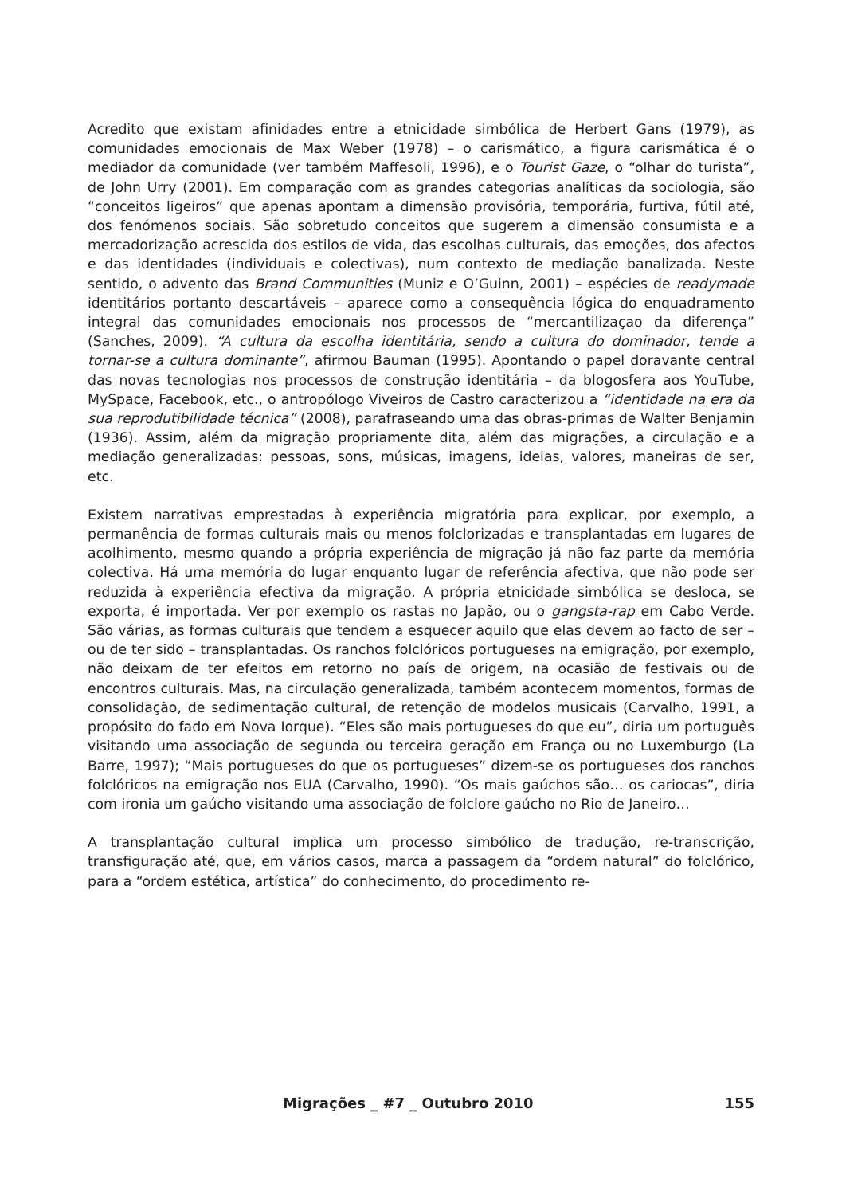Acredito que existam afinidades entre a etnicidade simbólica de Herbert Gans (1979), as comunidades emocionais de Max Weber (1978) – o carismático, a figura carismática é o mediador da comunidade (ver também Maffesoli, 1996), e o Tourist Gaze, o “olhar do turista”, de John Urry (2001). Em comparação com as grandes categorias analíticas da sociologia, são “conceitos ligeiros” que apenas apontam a dimensão provisória, temporária, furtiva, fútil até, dos fenómenos sociais. São sobretudo conceitos que sugerem a dimensão consumista e a mercadorização acrescida dos estilos de vida, das escolhas culturais, das emoções, dos afectos e das identidades (individuais e colectivas), num contexto de mediação banalizada. Neste sentido, o advento das Brand Communities (Muniz e O’Guinn, 2001) – espécies de readymade identitários portanto descartáveis – aparece como a consequência lógica do enquadramento integral das comunidades emocionais nos processos de “mercantilizaçao da diferença” (Sanches, 2009). “A cultura da escolha identitária, sendo a cultura do dominador, tende a tornar-se a cultura dominante”, afirmou Bauman (1995). Apontando o papel doravante central das novas tecnologias nos processos de construção identitária – da blogosfera aos YouTube, MySpace, Facebook, etc., o antropólogo Viveiros de Castro caracterizou a “identidade na era da sua reprodutibilidade técnica” (2008), parafraseando uma das obras-primas de Walter Benjamin (1936). Assim, além da migração propriamente dita, além das migrações, a circulação e a mediação generalizadas: pessoas, sons, músicas, imagens, ideias, valores, maneiras de ser, etc.
Existem narrativas emprestadas à experiência migratória para explicar, por exemplo, a permanência de formas culturais mais ou menos folclorizadas e transplantadas em lugares de acolhimento, mesmo quando a própria experiência de migração já não faz parte da memória colectiva. Há uma memória do lugar enquanto lugar de referência afectiva, que não pode ser reduzida à experiência efectiva da migração. A própria etnicidade simbólica se desloca, se exporta, é importada. Ver por exemplo os rastas no Japão, ou o gangsta-rap em Cabo Verde. São várias, as formas culturais que tendem a esquecer aquilo que elas devem ao facto de ser – ou de ter sido – transplantadas. Os ranchos folclóricos portugueses na emigração, por exemplo, não deixam de ter efeitos em retorno no país de origem, na ocasião de festivais ou de encontros culturais. Mas, na circulação generalizada, também acontecem momentos, formas de consolidação, de sedimentação cultural, de retenção de modelos musicais (Carvalho, 1991, a propósito do fado em Nova Iorque). “Eles são mais portugueses do que eu”, diria um português visitando uma associação de segunda ou terceira geração em França ou no Luxemburgo (La Barre, 1997); “Mais portugueses do que os portugueses” dizem-se os portugueses dos ranchos folclóricos na emigração nos EUA (Carvalho, 1990). “Os mais gaúchos são… os cariocas”, diria com ironia um gaúcho visitando uma associação de folclore gaúcho no Rio de Janeiro…
A transplantação cultural implica um processo simbólico de tradução, re-transcrição, transfiguração até, que, em vários casos, marca a passagem da “ordem natural” do folclórico, para a “ordem estética, artística” do conhecimento, do procedimento re-
Migrações _ #7 _ Outubro 2010 155